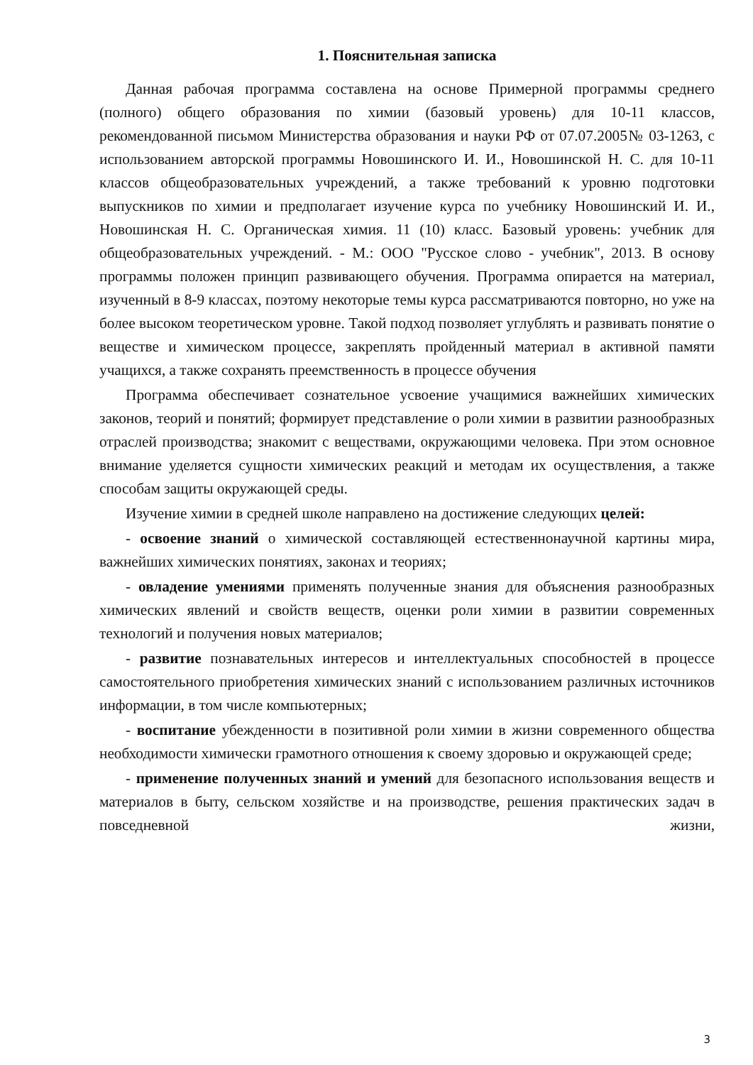1. Пояснительная записка
Данная рабочая программа составлена на основе Примерной программы среднего (полного) общего образования по химии (базовый уровень) для 10-11 классов, рекомендованной письмом Министерства образования и науки РФ от 07.07.2005№ 03-1263, с использованием авторской программы Новошинского И. И., Новошинской Н. С. для 10-11 классов общеобразовательных учреждений, а также требований к уровню подготовки выпускников по химии и предполагает изучение курса по учебнику Новошинский И. И., Новошинская Н. С. Органическая химия. 11 (10) класс. Базовый уровень: учебник для общеобразовательных учреждений. - М.: ООО "Русское слово - учебник", 2013. В основу программы положен принцип развивающего обучения. Программа опирается на материал, изученный в 8-9 классах, поэтому некоторые темы курса рассматриваются повторно, но уже на более высоком теоретическом уровне. Такой подход позволяет углублять и развивать понятие о веществе и химическом процессе, закреплять пройденный материал в активной памяти учащихся, а также сохранять преемственность в процессе обучения
Программа обеспечивает сознательное усвоение учащимися важнейших химических законов, теорий и понятий; формирует представление о роли химии в развитии разнообразных отраслей производства; знакомит с веществами, окружающими человека. При этом основное внимание уделяется сущности химических реакций и методам их осуществления, а также способам защиты окружающей среды.
Изучение химии в средней школе направлено на достижение следующих целей:
- освоение знаний о химической составляющей естественнонаучной картины мира, важнейших химических понятиях, законах и теориях;
- овладение умениями применять полученные знания для объяснения разнообразных химических явлений и свойств веществ, оценки роли химии в развитии современных технологий и получения новых материалов;
- развитие познавательных интересов и интеллектуальных способностей в процессе самостоятельного приобретения химических знаний с использованием различных источников информации, в том числе компьютерных;
- воспитание убежденности в позитивной роли химии в жизни современного общества необходимости химически грамотного отношения к своему здоровью и окружающей среде;
- применение полученных знаний и умений для безопасного использования веществ и материалов в быту, сельском хозяйстве и на производстве, решения практических задач в повседневной жизни,
3